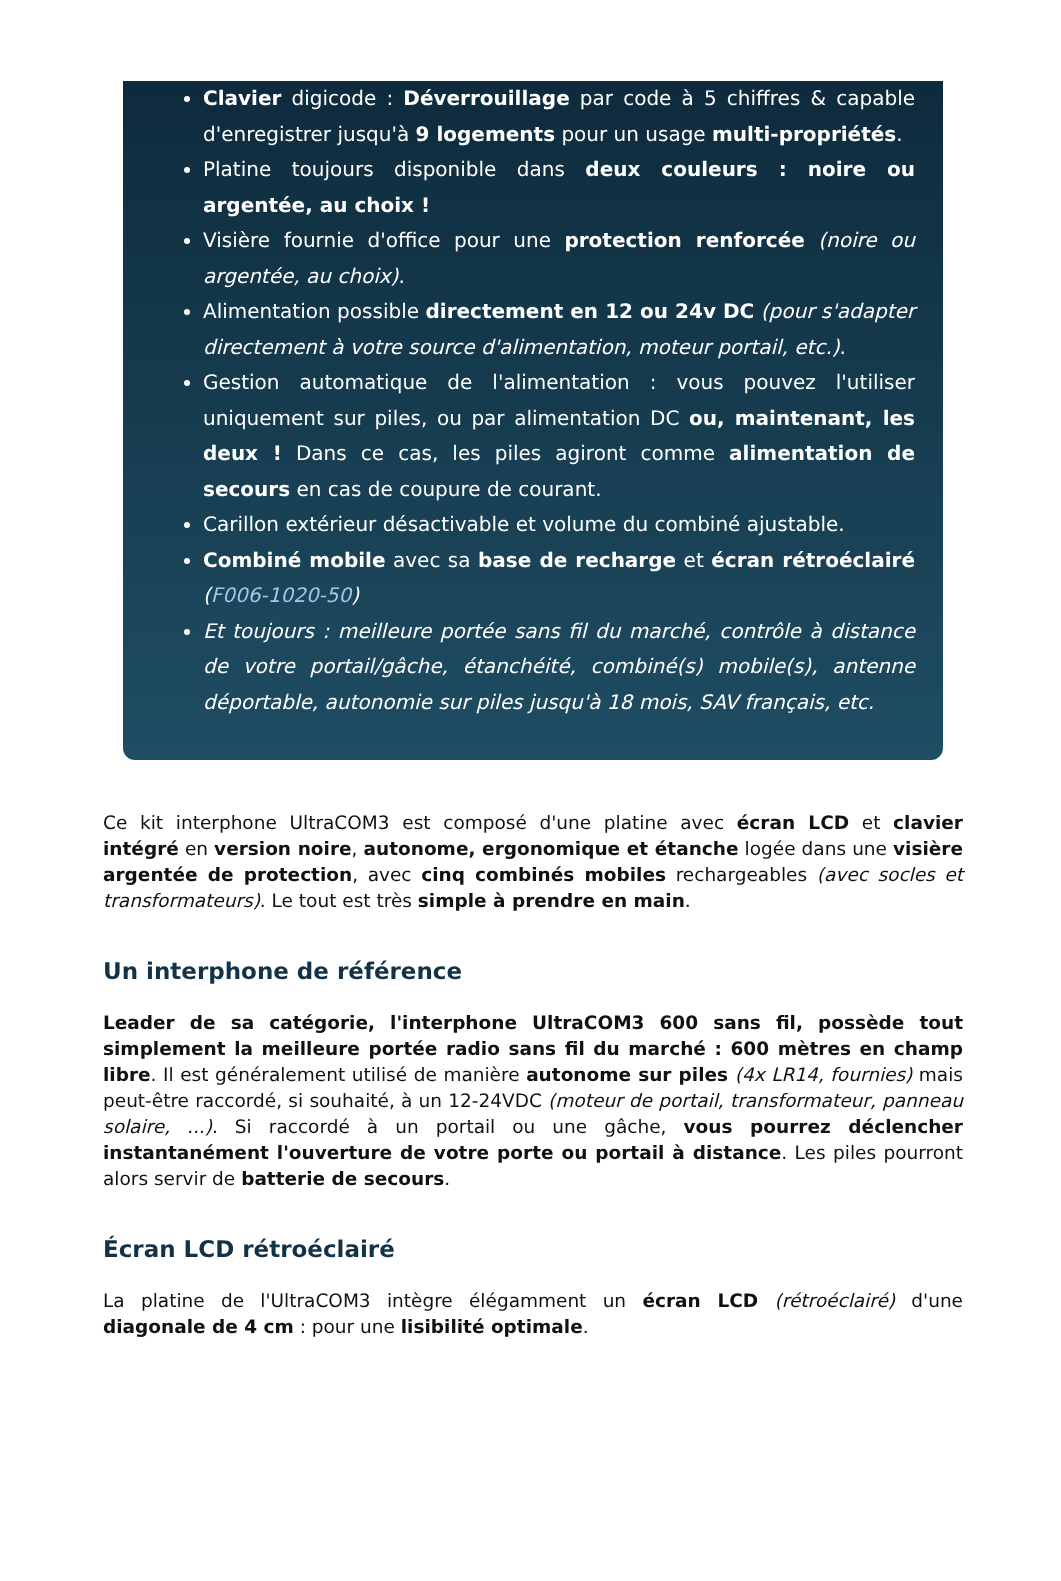Clavier digicode : Déverrouillage par code à 5 chiffres & capable d'enregistrer jusqu'à 9 logements pour un usage multi-propriétés.
Platine toujours disponible dans deux couleurs : noire ou argentée, au choix !
Visière fournie d'office pour une protection renforcée (noire ou argentée, au choix).
Alimentation possible directement en 12 ou 24v DC (pour s'adapter directement à votre source d'alimentation, moteur portail, etc.).
Gestion automatique de l'alimentation : vous pouvez l'utiliser uniquement sur piles, ou par alimentation DC ou, maintenant, les deux ! Dans ce cas, les piles agiront comme alimentation de secours en cas de coupure de courant.
Carillon extérieur désactivable et volume du combiné ajustable.
Combiné mobile avec sa base de recharge et écran rétroéclairé (F006-1020-50)
Et toujours : meilleure portée sans fil du marché, contrôle à distance de votre portail/gâche, étanchéité, combiné(s) mobile(s), antenne déportable, autonomie sur piles jusqu'à 18 mois, SAV français, etc.
Ce kit interphone UltraCOM3 est composé d'une platine avec écran LCD et clavier intégré en version noire, autonome, ergonomique et étanche logée dans une visière argentée de protection, avec cinq combinés mobiles rechargeables (avec socles et transformateurs). Le tout est très simple à prendre en main.
Un interphone de référence
Leader de sa catégorie, l'interphone UltraCOM3 600 sans fil, possède tout simplement la meilleure portée radio sans fil du marché : 600 mètres en champ libre. Il est généralement utilisé de manière autonome sur piles (4x LR14, fournies) mais peut-être raccordé, si souhaité, à un 12-24VDC (moteur de portail, transformateur, panneau solaire, ...). Si raccordé à un portail ou une gâche, vous pourrez déclencher instantanément l'ouverture de votre porte ou portail à distance. Les piles pourront alors servir de batterie de secours.
Écran LCD rétroéclairé
La platine de l'UltraCOM3 intègre élégamment un écran LCD (rétroéclairé) d'une diagonale de 4 cm : pour une lisibilité optimale.